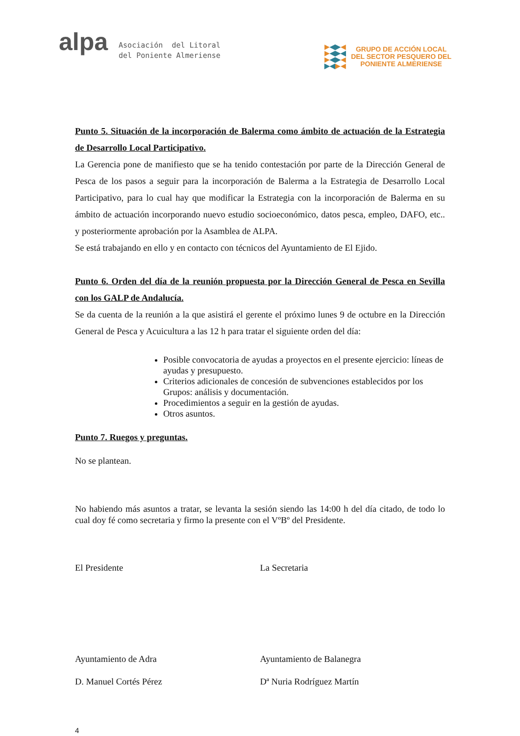alpa
Asociación del Litoral
del Poniente Almeriense
▶◀▶◀
▶◀▶◀
▶◀▶◀
▶◀▶◀
GRUPO DE ACCIÓN LOCAL
DEL SECTOR PESQUERO DEL
PONIENTE ALMERIENSE
Punto 5. Situación de la incorporación de Balerma como ámbito de actuación de la Estrategia de Desarrollo Local Participativo.
La Gerencia pone de manifiesto que se ha tenido contestación por parte de la Dirección General de Pesca de los pasos a seguir para la incorporación de Balerma a la Estrategia de Desarrollo Local Participativo, para lo cual hay que modificar la Estrategia con la incorporación de Balerma en su ámbito de actuación incorporando nuevo estudio socioeconómico, datos pesca, empleo, DAFO, etc.. y posteriormente aprobación por la Asamblea de ALPA.
Se está trabajando en ello y en contacto con técnicos del Ayuntamiento de El Ejido.
Punto 6. Orden del día de la reunión propuesta por la Dirección General de Pesca en Sevilla con los GALP de Andalucía.
Se da cuenta de la reunión a la que asistirá el gerente el próximo lunes 9 de octubre en la Dirección General de Pesca y Acuicultura a las 12 h para tratar el siguiente orden del día:
Posible convocatoria de ayudas a proyectos en el presente ejercicio: líneas de ayudas y presupuesto.
Criterios adicionales de concesión de subvenciones establecidos por los Grupos: análisis y documentación.
Procedimientos a seguir en la gestión de ayudas.
Otros asuntos.
Punto 7. Ruegos y preguntas.
No se plantean.
No habiendo más asuntos a tratar, se levanta la sesión siendo las 14:00 h del día citado, de todo lo cual doy fé como secretaria y firmo la presente con el VºBº del Presidente.
El Presidente La Secretaria
Ayuntamiento de Adra Ayuntamiento de Balanegra
D. Manuel Cortés Pérez Dª Nuria Rodríguez Martín
4